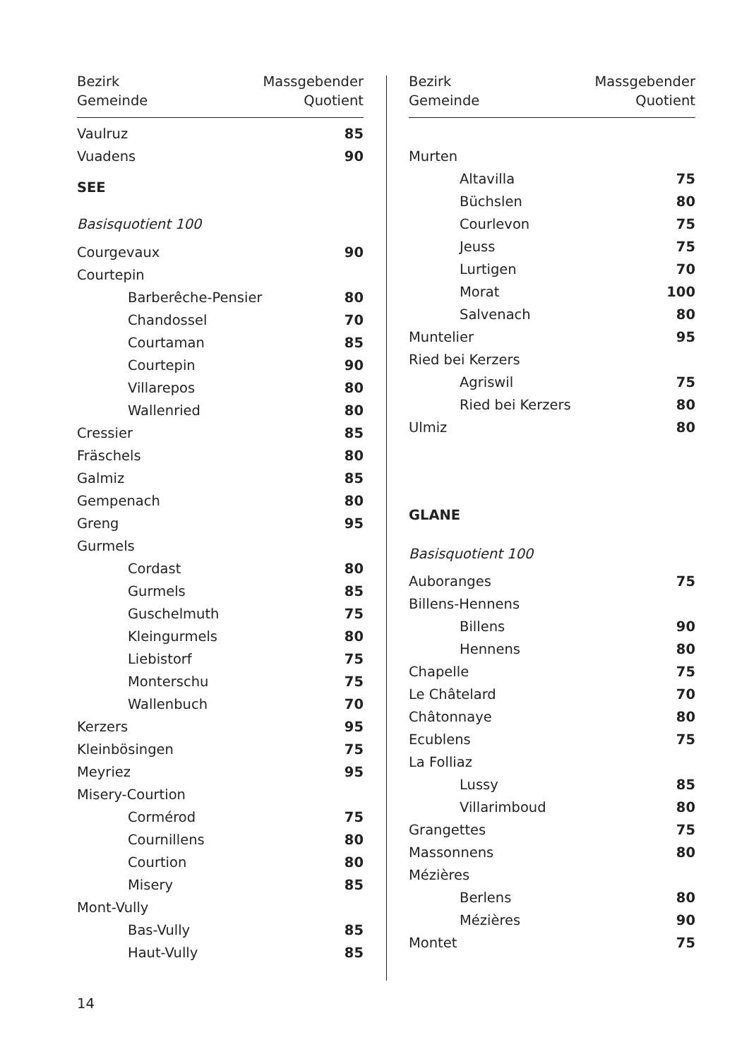| Bezirk | Massgebender |
| --- | --- |
| Gemeinde | Quotient |
| Vaulruz | 85 |
| Vuadens | 90 |
| SEE | |
| Basisquotient 100 | |
| Courgevaux | 90 |
| Courtepin | |
| Barberêche-Pensier | 80 |
| Chandossel | 70 |
| Courtaman | 85 |
| Courtepin | 90 |
| Villarepos | 80 |
| Wallenried | 80 |
| Cressier | 85 |
| Fräschels | 80 |
| Galmiz | 85 |
| Gempenach | 80 |
| Greng | 95 |
| Gurmels | |
| Cordast | 80 |
| Gurmels | 85 |
| Guschelmuth | 75 |
| Kleingurmels | 80 |
| Liebistorf | 75 |
| Monterschu | 75 |
| Wallenbuch | 70 |
| Kerzers | 95 |
| Kleinbösingen | 75 |
| Meyriez | 95 |
| Misery-Courtion | |
| Cormérod | 75 |
| Cournillens | 80 |
| Courtion | 80 |
| Misery | 85 |
| Mont-Vully | |
| Bas-Vully | 85 |
| Haut-Vully | 85 |
| Bezirk | Massgebender |
| --- | --- |
| Gemeinde | Quotient |
| Murten | |
| Altavilla | 75 |
| Büchslen | 80 |
| Courlevon | 75 |
| Jeuss | 75 |
| Lurtigen | 70 |
| Morat | 100 |
| Salvenach | 80 |
| Muntelier | 95 |
| Ried bei Kerzers | |
| Agriswil | 75 |
| Ried bei Kerzers | 80 |
| Ulmiz | 80 |
| GLANE | |
| Basisquotient 100 | |
| Auboranges | 75 |
| Billens-Hennens | |
| Billens | 90 |
| Hennens | 80 |
| Chapelle | 75 |
| Le Châtelard | 70 |
| Châtonnaye | 80 |
| Ecublens | 75 |
| La Folliaz | |
| Lussy | 85 |
| Villarimboud | 80 |
| Grangettes | 75 |
| Massonnens | 80 |
| Mézières | |
| Berlens | 80 |
| Mézières | 90 |
| Montet | 75 |
14